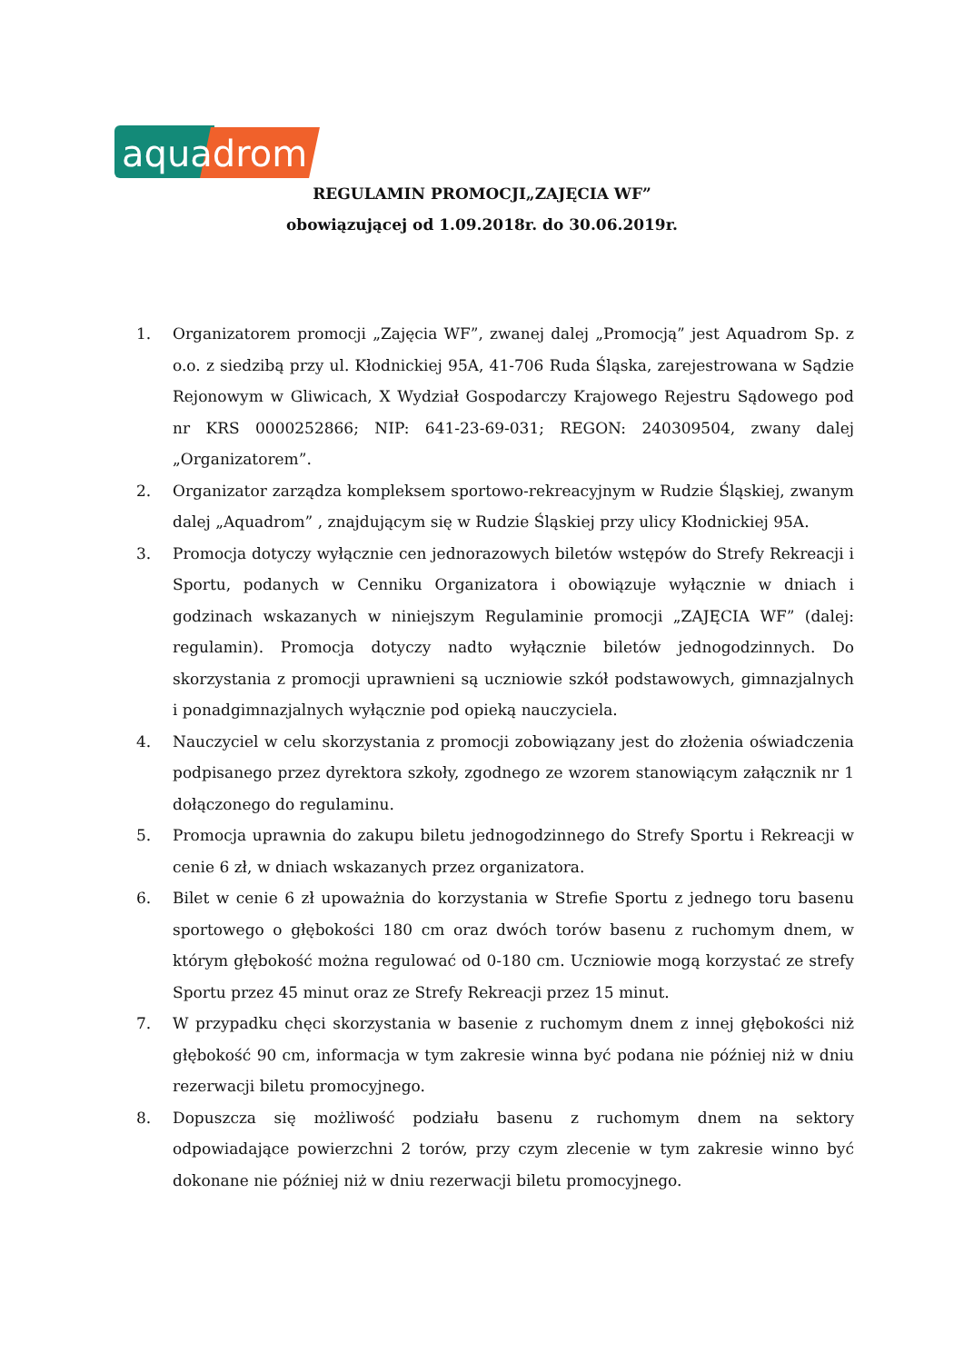aquadrom
REGULAMIN PROMOCJI„ZAJĘCIA WF”
obowiązującej od 1.09.2018r. do 30.06.2019r.
1. Organizatorem promocji „Zajęcia WF”, zwanej dalej „Promocją” jest Aquadrom Sp. z o.o. z siedzibą przy ul. Kłodnickiej 95A, 41-706 Ruda Śląska, zarejestrowana w Sądzie Rejonowym w Gliwicach, X Wydział Gospodarczy Krajowego Rejestru Sądowego pod nr KRS 0000252866; NIP: 641-23-69-031; REGON: 240309504, zwany dalej „Organizatorem”.
2. Organizator zarządza kompleksem sportowo-rekreacyjnym w Rudzie Śląskiej, zwanym dalej „Aquadrom” , znajdującym się w Rudzie Śląskiej przy ulicy Kłodnickiej 95A.
3. Promocja dotyczy wyłącznie cen jednorazowych biletów wstępów do Strefy Rekreacji i Sportu, podanych w Cenniku Organizatora i obowiązuje wyłącznie w dniach i godzinach wskazanych w niniejszym Regulaminie promocji „ZAJĘCIA WF” (dalej: regulamin). Promocja dotyczy nadto wyłącznie biletów jednogodzinnych. Do skorzystania z promocji uprawnieni są uczniowie szkół podstawowych, gimnazjalnych i ponadgimnazjalnych wyłącznie pod opieką nauczyciela.
4. Nauczyciel w celu skorzystania z promocji zobowiązany jest do złożenia oświadczenia podpisanego przez dyrektora szkoły, zgodnego ze wzorem stanowiącym załącznik nr 1 dołączonego do regulaminu.
5. Promocja uprawnia do zakupu biletu jednogodzinnego do Strefy Sportu i Rekreacji w cenie 6 zł, w dniach wskazanych przez organizatora.
6. Bilet w cenie 6 zł upoważnia do korzystania w Strefie Sportu z jednego toru basenu sportowego o głębokości 180 cm oraz dwóch torów basenu z ruchomym dnem, w którym głębokość można regulować od 0-180 cm. Uczniowie mogą korzystać ze strefy Sportu przez 45 minut oraz ze Strefy Rekreacji przez 15 minut.
7. W przypadku chęci skorzystania w basenie z ruchomym dnem z innej głębokości niż głębokość 90 cm, informacja w tym zakresie winna być podana nie później niż w dniu rezerwacji biletu promocyjnego.
8. Dopuszcza się możliwość podziału basenu z ruchomym dnem na sektory odpowiadające powierzchni 2 torów, przy czym zlecenie w tym zakresie winno być dokonane nie później niż w dniu rezerwacji biletu promocyjnego.